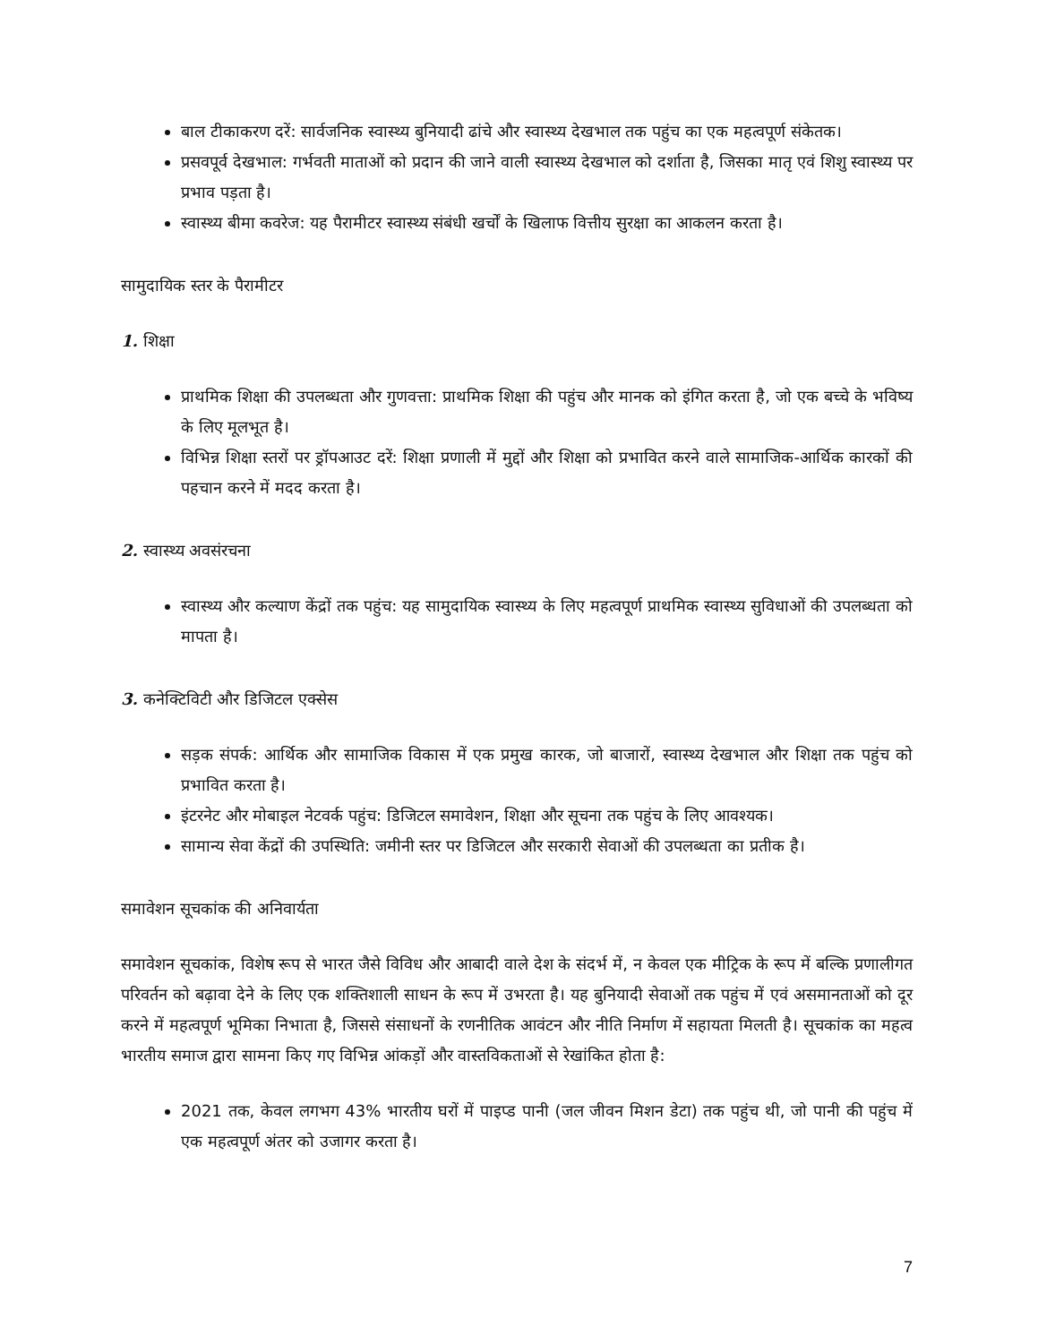बाल टीकाकरण दरें: सार्वजनिक स्वास्थ्य बुनियादी ढांचे और स्वास्थ्य देखभाल तक पहुंच का एक महत्वपूर्ण संकेतक।
प्रसवपूर्व देखभाल: गर्भवती माताओं को प्रदान की जाने वाली स्वास्थ्य देखभाल को दर्शाता है, जिसका मातृ एवं शिशु स्वास्थ्य पर प्रभाव पड़ता है।
स्वास्थ्य बीमा कवरेज: यह पैरामीटर स्वास्थ्य संबंधी खर्चों के खिलाफ वित्तीय सुरक्षा का आकलन करता है।
सामुदायिक स्तर के पैरामीटर
1. शिक्षा
प्राथमिक शिक्षा की उपलब्धता और गुणवत्ता: प्राथमिक शिक्षा की पहुंच और मानक को इंगित करता है, जो एक बच्चे के भविष्य के लिए मूलभूत है।
विभिन्न शिक्षा स्तरों पर ड्रॉपआउट दरें: शिक्षा प्रणाली में मुद्दों और शिक्षा को प्रभावित करने वाले सामाजिक-आर्थिक कारकों की पहचान करने में मदद करता है।
2. स्वास्थ्य अवसंरचना
स्वास्थ्य और कल्याण केंद्रों तक पहुंच: यह सामुदायिक स्वास्थ्य के लिए महत्वपूर्ण प्राथमिक स्वास्थ्य सुविधाओं की उपलब्धता को मापता है।
3. कनेक्टिविटी और डिजिटल एक्सेस
सड़क संपर्क: आर्थिक और सामाजिक विकास में एक प्रमुख कारक, जो बाजारों, स्वास्थ्य देखभाल और शिक्षा तक पहुंच को प्रभावित करता है।
इंटरनेट और मोबाइल नेटवर्क पहुंच: डिजिटल समावेशन, शिक्षा और सूचना तक पहुंच के लिए आवश्यक।
सामान्य सेवा केंद्रों की उपस्थिति: जमीनी स्तर पर डिजिटल और सरकारी सेवाओं की उपलब्धता का प्रतीक है।
समावेशन सूचकांक की अनिवार्यता
समावेशन सूचकांक, विशेष रूप से भारत जैसे विविध और आबादी वाले देश के संदर्भ में, न केवल एक मीट्रिक के रूप में बल्कि प्रणालीगत परिवर्तन को बढ़ावा देने के लिए एक शक्तिशाली साधन के रूप में उभरता है। यह बुनियादी सेवाओं तक पहुंच में एवं असमानताओं को दूर करने में महत्वपूर्ण भूमिका निभाता है, जिससे संसाधनों के रणनीतिक आवंटन और नीति निर्माण में सहायता मिलती है। सूचकांक का महत्व भारतीय समाज द्वारा सामना किए गए विभिन्न आंकड़ों और वास्तविकताओं से रेखांकित होता है:
2021 तक, केवल लगभग 43% भारतीय घरों में पाइप्ड पानी (जल जीवन मिशन डेटा) तक पहुंच थी, जो पानी की पहुंच में एक महत्वपूर्ण अंतर को उजागर करता है।
7